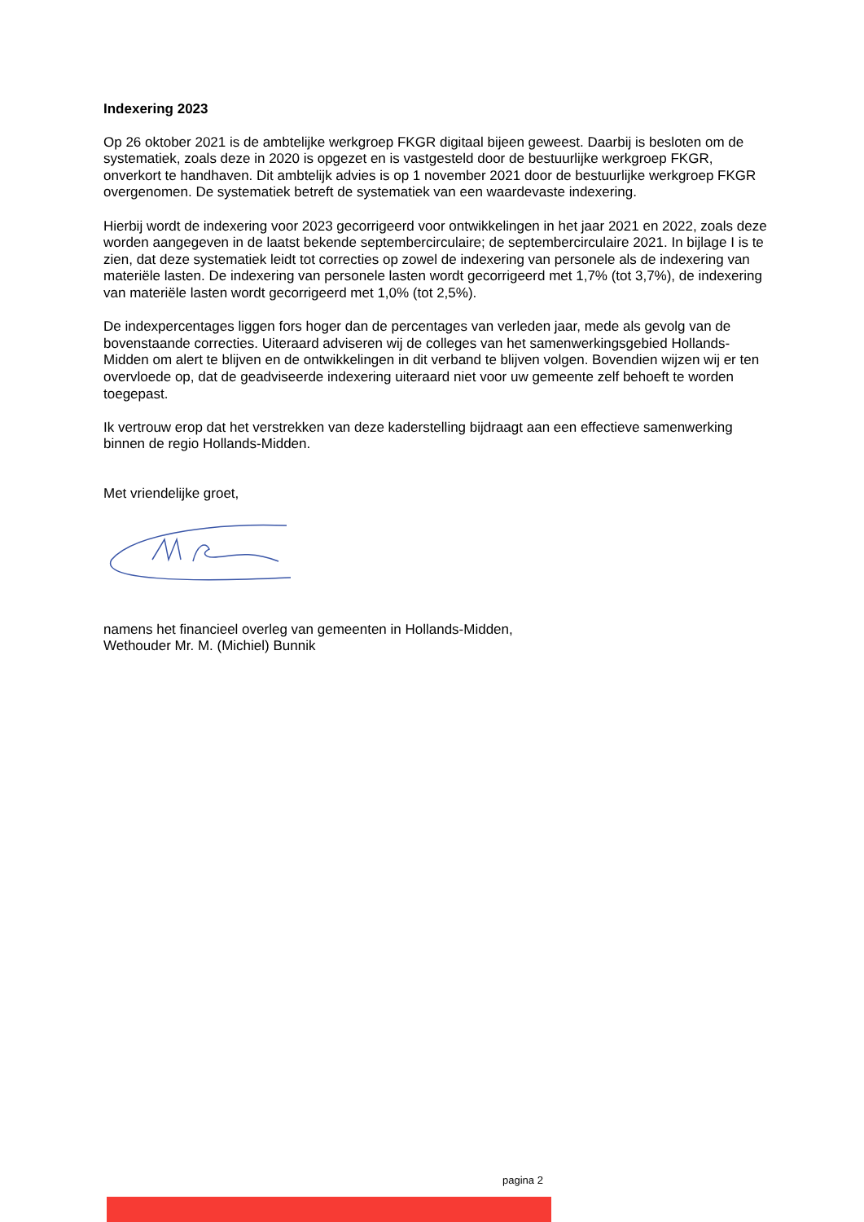Indexering 2023
Op 26 oktober 2021 is de ambtelijke werkgroep FKGR digitaal bijeen geweest. Daarbij is besloten om de systematiek, zoals deze in 2020 is opgezet en is vastgesteld door de bestuurlijke werkgroep FKGR, onverkort te handhaven. Dit ambtelijk advies is op 1 november 2021 door de bestuurlijke werkgroep FKGR overgenomen. De systematiek betreft de systematiek van een waardevaste indexering.
Hierbij wordt de indexering voor 2023 gecorrigeerd voor ontwikkelingen in het jaar 2021 en 2022, zoals deze worden aangegeven in de laatst bekende septembercirculaire; de septembercirculaire 2021. In bijlage I is te zien, dat deze systematiek leidt tot correcties op zowel de indexering van personele als de indexering van materiële lasten. De indexering van personele lasten wordt gecorrigeerd met 1,7% (tot 3,7%), de indexering van materiële lasten wordt gecorrigeerd met 1,0% (tot 2,5%).
De indexpercentages liggen fors hoger dan de percentages van verleden jaar, mede als gevolg van de bovenstaande correcties. Uiteraard adviseren wij de colleges van het samenwerkingsgebied Hollands-Midden om alert te blijven en de ontwikkelingen in dit verband te blijven volgen. Bovendien wijzen wij er ten overvloede op, dat de geadviseerde indexering uiteraard niet voor uw gemeente zelf behoeft te worden toegepast.
Ik vertrouw erop dat het verstrekken van deze kaderstelling bijdraagt aan een effectieve samenwerking binnen de regio Hollands-Midden.
Met vriendelijke groet,
namens het financieel overleg van gemeenten in Hollands-Midden,
Wethouder Mr. M. (Michiel) Bunnik
pagina 2